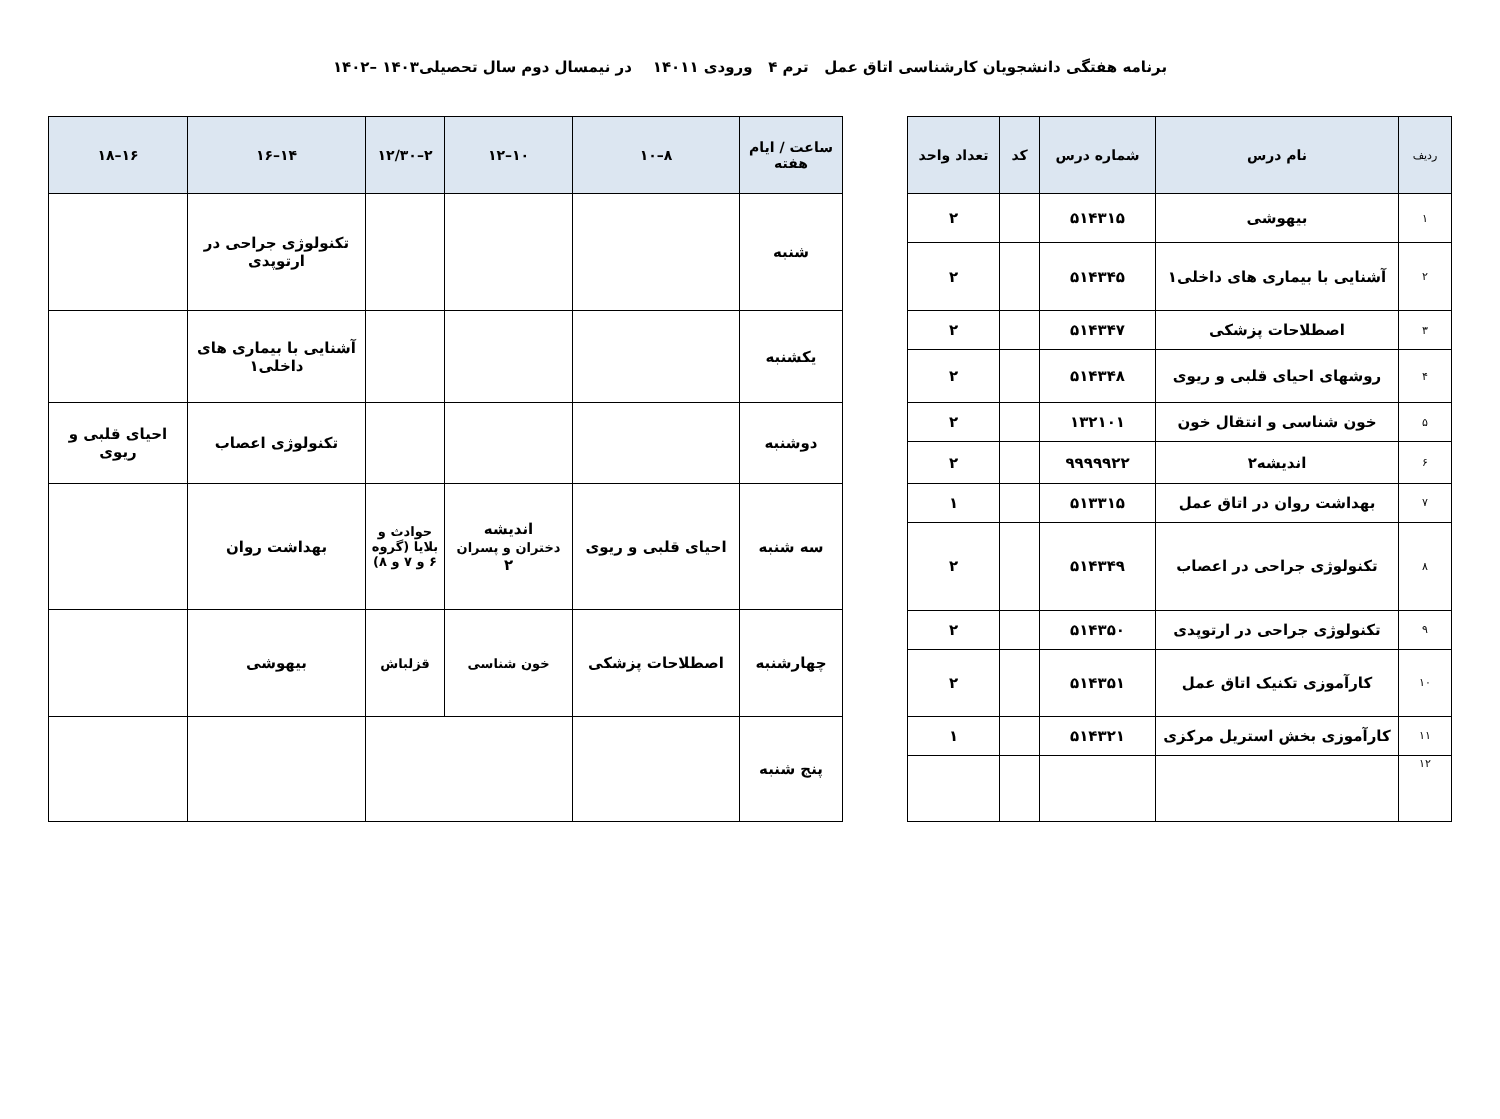برنامه هفتگی دانشجویان کارشناسی اتاق عمل ترم ۴ ورودی ۱۴۰۱۱ در نیمسال دوم سال تحصیلی۱۴۰۳ –۱۴۰۲
| ردیف | نام درس | شماره درس | کد | تعداد واحد |
| --- | --- | --- | --- | --- |
| ۱ | بیهوشی | ۵۱۴۳۱۵ | | ۲ |
| ۲ | آشنایی با بیماری های داخلی۱ | ۵۱۴۳۴۵ | | ۲ |
| ۳ | اصطلاحات پزشکی | ۵۱۴۳۴۷ | | ۲ |
| ۴ | روشهای احیای قلبی و ریوی | ۵۱۴۳۴۸ | | ۲ |
| ۵ | خون شناسی و انتقال خون | ۱۳۲۱۰۱ | | ۲ |
| ۶ | اندیشه۲ | ۹۹۹۹۹۲۲ | | ۲ |
| ۷ | بهداشت روان در اتاق عمل | ۵۱۳۳۱۵ | | ۱ |
| ۸ | تکنولوژی جراحی در اعصاب | ۵۱۴۳۴۹ | | ۲ |
| ۹ | تکنولوژی جراحی در ارتوپدی | ۵۱۴۳۵۰ | | ۲ |
| ۱۰ | کارآموزی تکنیک اتاق عمل | ۵۱۴۳۵۱ | | ۲ |
| ۱۱ | کارآموزی بخش استریل مرکزی | ۵۱۴۳۲۱ | | ۱ |
| ۱۲ | | | | |
| ساعت / ایام هفته | ۸–۱۰ | ۱۰–۱۲ | ۲–۱۲/۳۰ | ۱۴–۱۶ | ۱۶–۱۸ |
| --- | --- | --- | --- | --- | --- |
| شنبه | | | | تکنولوژی جراحی در ارتوپدی | |
| یکشنبه | | | | آشنایی با بیماری های داخلی۱ | |
| دوشنبه | | | | تکنولوژی اعصاب | احیای قلبی و ریوی |
| سه شنبه | احیای قلبی و ریوی | اندیشه دختران و پسران ۲ | حوادث و بلایا (گروه ۶ و ۷ و ۸) | بهداشت روان | |
| چهارشنبه | اصطلاحات پزشکی | خون شناسی | قزلباش | بیهوشی | |
| پنج شنبه | | | | | |